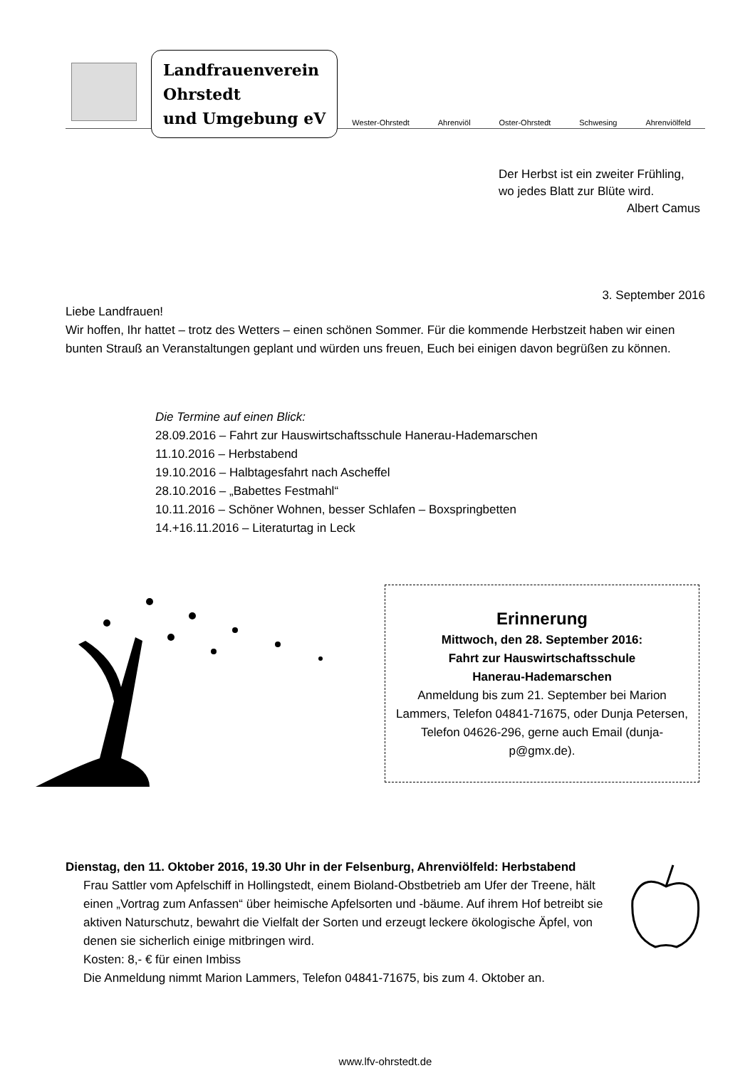Landfrauenverein
Ohrstedt
und Umgebung eV
Wester-Ohrstedt Ahrenviöl Oster-Ohrstedt Schwesing Ahrenviölfeld
Der Herbst ist ein zweiter Frühling,
wo jedes Blatt zur Blüte wird.
Albert Camus
3. September 2016
Liebe Landfrauen!
Wir hoffen, Ihr hattet – trotz des Wetters – einen schönen Sommer. Für die kommende Herbstzeit haben wir einen bunten Strauß an Veranstaltungen geplant und würden uns freuen, Euch bei einigen davon begrüßen zu können.
Die Termine auf einen Blick:
28.09.2016 – Fahrt zur Hauswirtschaftsschule Hanerau-Hademarschen
11.10.2016 – Herbstabend
19.10.2016 – Halbtagesfahrt nach Ascheffel
28.10.2016 – „Babettes Festmahl“
10.11.2016 – Schöner Wohnen, besser Schlafen – Boxspringbetten
14.+16.11.2016 – Literaturtag in Leck
Erinnerung
Mittwoch, den 28. September 2016:
Fahrt zur Hauswirtschaftsschule
Hanerau-Hademarschen
Anmeldung bis zum 21. September bei Marion Lammers, Telefon 04841-71675, oder Dunja Petersen, Telefon 04626-296, gerne auch Email (dunja-p@gmx.de).
Dienstag, den 11. Oktober 2016, 19.30 Uhr in der Felsenburg, Ahrenviölfeld: Herbstabend
Frau Sattler vom Apfelschiff in Hollingstedt, einem Bioland-Obstbetrieb am Ufer der Treene, hält einen „Vortrag zum Anfassen“ über heimische Apfelsorten und -bäume. Auf ihrem Hof betreibt sie aktiven Naturschutz, bewahrt die Vielfalt der Sorten und erzeugt leckere ökologische Äpfel, von denen sie sicherlich einige mitbringen wird.
Kosten: 8,- € für einen Imbiss
Die Anmeldung nimmt Marion Lammers, Telefon 04841-71675, bis zum 4. Oktober an.
www.lfv-ohrstedt.de